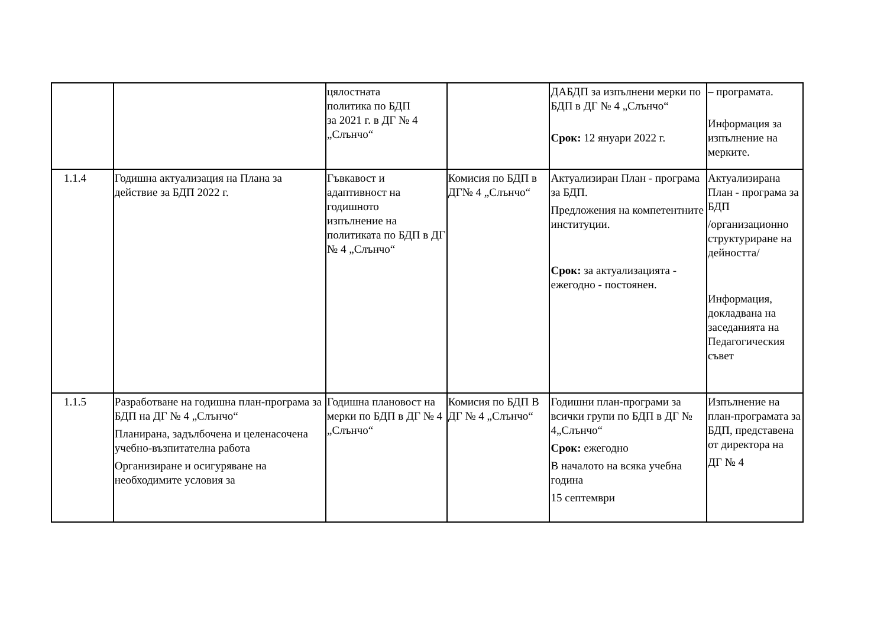| | | цялостната политика по БДП за 2021 г. в ДГ № 4 „Слънчо“ | | ДАБДП за изпълнени мерки по БДП в ДГ № 4 „Слънчо“ Срок: 12 януари 2022 г. | – програмата. Информация за изпълнение на мерките. |
| 1.1.4 | Годишна актуализация на Плана за действие за БДП 2022 г. | Гъвкавост и адаптивност на годишното изпълнение на политиката по БДП в ДГ № 4 „Слънчо“ | Комисия по БДП в ДГ№ 4 „Слънчо“ | Актуализиран План - програма за БДП. Предложения на компетентните институции. Срок: за актуализацията - ежегодно - постоянен. | Актуализирана План - програма за БДП /организационно структуриране на дейността/ Информация, докладвана на заседанията на Педагогическия съвет |
| 1.1.5 | Разработване на годишна план-програма за БДП на ДГ № 4 „Слънчо“ Планирана, задълбочена и целенасочена учебно-възпитателна работа Организиране и осигуряване на необходимите условия за | Годишна плановост на мерки по БДП в ДГ № 4 „Слънчо“ | Комисия по БДП В ДГ № 4 „Слънчо“ | Годишни план-програми за всички групи по БДП в ДГ № 4„Слънчо“ Срок: ежегодно В началото на всяка учебна година 15 септември | Изпълнение на план-програмата за БДП, представена от директора на ДГ № 4 |